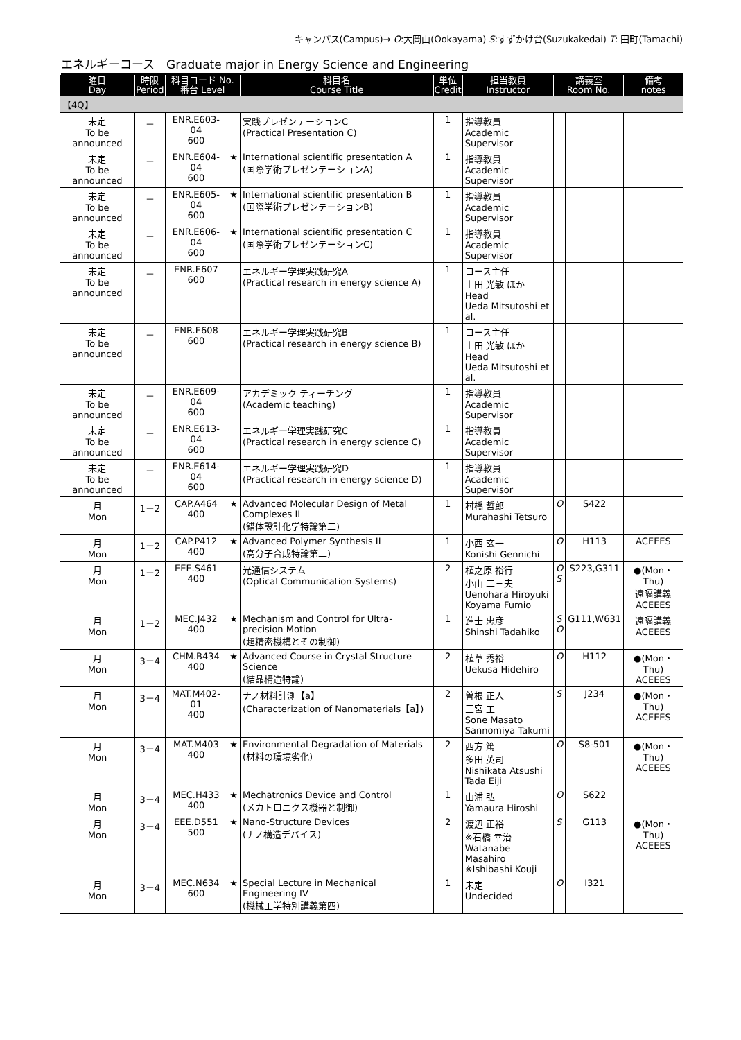キャンパス(Campus)→ O:大岡山(Ookayama) S:すずかけ台(Suzukakedai) T: 田町(Tamachi)
エネルギーコース　Graduate major in Energy Science and Engineering
| 曜日 Day | 時限 Period | 科目コード No. 番台 Level | | 科目名 Course Title | 単位 Credit | 担当教員 Instructor | 講義室 Room No. | | 備考 notes |
| --- | --- | --- | --- | --- | --- | --- | --- | --- | --- |
| 【4Q】 | | | | | | | | | |
| 未定 To be announced | － | ENR.E603-04 600 | | 実践プレゼンテーションC (Practical Presentation C) | 1 | 指導教員 Academic Supervisor | | | |
| 未定 To be announced | － | ENR.E604-04 600 | ★ | International scientific presentation A (国際学術プレゼンテーションA) | 1 | 指導教員 Academic Supervisor | | | |
| 未定 To be announced | － | ENR.E605-04 600 | ★ | International scientific presentation B (国際学術プレゼンテーションB) | 1 | 指導教員 Academic Supervisor | | | |
| 未定 To be announced | － | ENR.E606-04 600 | ★ | International scientific presentation C (国際学術プレゼンテーションC) | 1 | 指導教員 Academic Supervisor | | | |
| 未定 To be announced | － | ENR.E607 600 | | エネルギー学理実践研究A (Practical research in energy science A) | 1 | コース主任 上田 光敏 ほか Head Ueda Mitsutoshi et al. | | | |
| 未定 To be announced | － | ENR.E608 600 | | エネルギー学理実践研究B (Practical research in energy science B) | 1 | コース主任 上田 光敏 ほか Head Ueda Mitsutoshi et al. | | | |
| 未定 To be announced | － | ENR.E609-04 600 | | アカデミック ティーチング (Academic teaching) | 1 | 指導教員 Academic Supervisor | | | |
| 未定 To be announced | － | ENR.E613-04 600 | | エネルギー学理実践研究C (Practical research in energy science C) | 1 | 指導教員 Academic Supervisor | | | |
| 未定 To be announced | － | ENR.E614-04 600 | | エネルギー学理実践研究D (Practical research in energy science D) | 1 | 指導教員 Academic Supervisor | | | |
| 月 Mon | 1－2 | CAP.A464 400 | ★ | Advanced Molecular Design of Metal Complexes II (錯体設計化学特論第二) | 1 | 村橋 哲郎 Murahashi Tetsuro | O | S422 | |
| 月 Mon | 1－2 | CAP.P412 400 | ★ | Advanced Polymer Synthesis II (高分子合成特論第二) | 1 | 小西 玄一 Konishi Gennichi | O | H113 | ACEEES |
| 月 Mon | 1－2 | EEE.S461 400 | | 光通信システム (Optical Communication Systems) | 2 | 植之原 裕行 小山 二三夫 Uenohara Hiroyuki Koyama Fumio | O S | S223,G311 | ●(Mon・Thu) 遠隔講義 ACEEES |
| 月 Mon | 1－2 | MEC.J432 400 | ★ | Mechanism and Control for Ultra-precision Motion (超精密機構とその制御) | 1 | 進士 忠彦 Shinshi Tadahiko | S O | G111,W631 | 遠隔講義 ACEEES |
| 月 Mon | 3－4 | CHM.B434 400 | ★ | Advanced Course in Crystal Structure Science (結晶構造特論) | 2 | 植草 秀裕 Uekusa Hidehiro | O | H112 | ●(Mon・Thu) ACEEES |
| 月 Mon | 3－4 | MAT.M402-01 400 | | ナノ材料計測【a】 (Characterization of Nanomaterials【a】) | 2 | 曽根 正人 三宮 工 Sone Masato Sannomiya Takumi | S | J234 | ●(Mon・Thu) ACEEES |
| 月 Mon | 3－4 | MAT.M403 400 | ★ | Environmental Degradation of Materials (材料の環境劣化) | 2 | 西方 篤 多田 英司 Nishikata Atsushi Tada Eiji | O | S8-501 | ●(Mon・Thu) ACEEES |
| 月 Mon | 3－4 | MEC.H433 400 | ★ | Mechatronics Device and Control (メカトロニクス機器と制御) | 1 | 山浦 弘 Yamaura Hiroshi | O | S622 | |
| 月 Mon | 3－4 | EEE.D551 500 | ★ | Nano-Structure Devices (ナノ構造デバイス) | 2 | 渡辺 正裕 ※石橋 幸治 Watanabe Masahiro ※Ishibashi Kouji | S | G113 | ●(Mon・Thu) ACEEES |
| 月 Mon | 3－4 | MEC.N634 600 | ★ | Special Lecture in Mechanical Engineering IV (機械工学特別講義第四) | 1 | 未定 Undecided | O | I321 | |